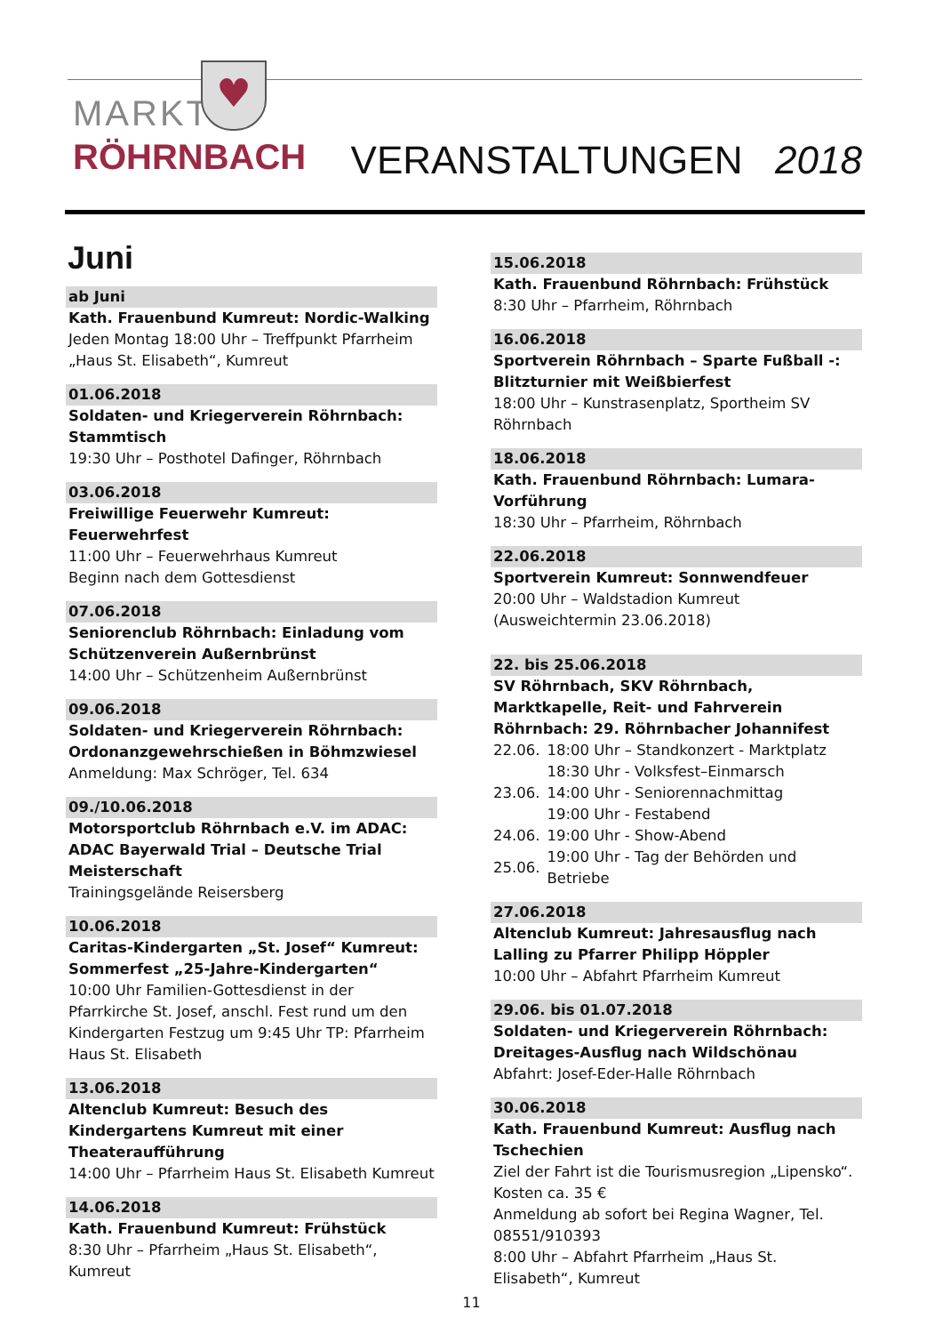MARKT
RÖHRNBACH
♥
VERANSTALTUNGEN 2018
Juni
ab Juni
Kath. Frauenbund Kumreut: Nordic-Walking
Jeden Montag 18:00 Uhr – Treffpunkt Pfarrheim „Haus St. Elisabeth“, Kumreut
01.06.2018
Soldaten- und Kriegerverein Röhrnbach: Stammtisch
19:30 Uhr – Posthotel Dafinger, Röhrnbach
03.06.2018
Freiwillige Feuerwehr Kumreut: Feuerwehrfest
11:00 Uhr – Feuerwehrhaus Kumreut
Beginn nach dem Gottesdienst
07.06.2018
Seniorenclub Röhrnbach: Einladung vom Schützenverein Außernbrünst
14:00 Uhr – Schützenheim Außernbrünst
09.06.2018
Soldaten- und Kriegerverein Röhrnbach: Ordonanzgewehrschießen in Böhmzwiesel
Anmeldung: Max Schröger, Tel. 634
09./10.06.2018
Motorsportclub Röhrnbach e.V. im ADAC: ADAC Bayerwald Trial – Deutsche Trial Meisterschaft
Trainingsgelände Reisersberg
10.06.2018
Caritas-Kindergarten „St. Josef“ Kumreut: Sommerfest „25-Jahre-Kindergarten“10:00 Uhr Familien-Gottesdienst in der Pfarrkirche St. Josef, anschl. Fest rund um den Kindergarten Festzug um 9:45 Uhr TP: Pfarrheim Haus St. Elisabeth
13.06.2018
Altenclub Kumreut: Besuch des Kindergartens Kumreut mit einer Theateraufführung
14:00 Uhr – Pfarrheim Haus St. Elisabeth Kumreut
14.06.2018
Kath. Frauenbund Kumreut: Frühstück
8:30 Uhr – Pfarrheim „Haus St. Elisabeth“, Kumreut
15.06.2018
Kath. Frauenbund Röhrnbach: Frühstück
8:30 Uhr – Pfarrheim, Röhrnbach
16.06.2018
Sportverein Röhrnbach – Sparte Fußball -: Blitzturnier mit Weißbierfest
18:00 Uhr – Kunstrasenplatz, Sportheim SV Röhrnbach
18.06.2018
Kath. Frauenbund Röhrnbach: Lumara-Vorführung
18:30 Uhr – Pfarrheim, Röhrnbach
22.06.2018
Sportverein Kumreut: Sonnwendfeuer
20:00 Uhr – Waldstadion Kumreut
(Ausweichtermin 23.06.2018)
22. bis 25.06.2018
SV Röhrnbach, SKV Röhrnbach, Marktkapelle, Reit- und Fahrverein Röhrnbach: 29. Röhrnbacher Johannifest
| 22.06. | 18:00 Uhr – Standkonzert - Marktplatz |
| | 18:30 Uhr - Volksfest–Einmarsch |
| 23.06. | 14:00 Uhr - Seniorennachmittag |
| | 19:00 Uhr - Festabend |
| 24.06. | 19:00 Uhr - Show-Abend |
| 25.06. | 19:00 Uhr - Tag der Behörden und Betriebe |
27.06.2018
Altenclub Kumreut: Jahresausflug nach Lalling zu Pfarrer Philipp Höppler
10:00 Uhr – Abfahrt Pfarrheim Kumreut
29.06. bis 01.07.2018
Soldaten- und Kriegerverein Röhrnbach: Dreitages-Ausflug nach Wildschönau
Abfahrt: Josef-Eder-Halle Röhrnbach
30.06.2018
Kath. Frauenbund Kumreut: Ausflug nach Tschechien
Ziel der Fahrt ist die Tourismusregion „Lipensko“.
Kosten ca. 35 €
Anmeldung ab sofort bei Regina Wagner, Tel. 08551/910393
8:00 Uhr – Abfahrt Pfarrheim „Haus St. Elisabeth“, Kumreut
11